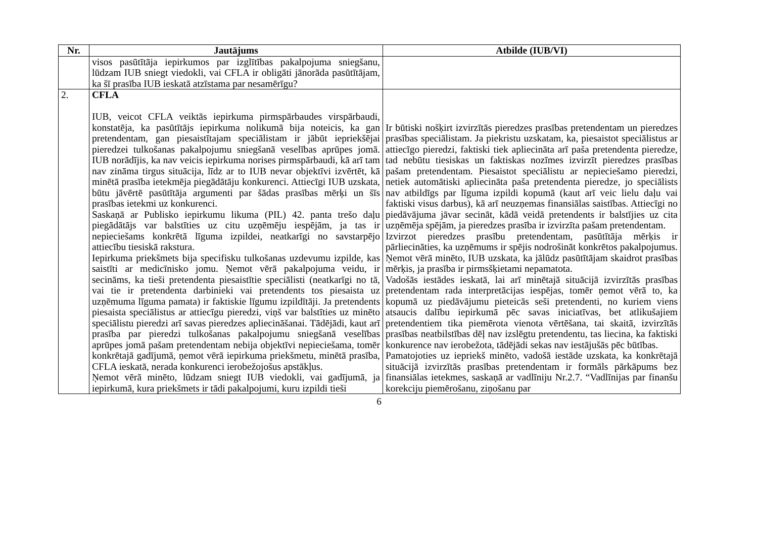| Nr. | Jautājums | Atbilde (IUB/VI) |
| --- | --- | --- |
| | visos pasūtītāja iepirkumos par izglītības pakalpojuma sniegšanu, lūdzam IUB sniegt viedokli, vai CFLA ir obligāti jānorāda pasūtītājam, ka šī prasība IUB ieskatā atzīstama par nesamērīgu? | |
| 2. | CFLA IUB, veicot CFLA veiktās iepirkuma pirmspārbaudes virspārbaudi, konstatēja, ka pasūtītājs iepirkuma nolikumā bija noteicis, ka gan pretendentam, gan piesaistītajam speciālistam ir jābūt iepriekšējai pieredzei tulkošanas pakalpojumu sniegšanā veselības aprūpes jomā. IUB norādījis, ka nav veicis iepirkuma norises pirmspārbaudi, kā arī tam nav zināma tirgus situācija, līdz ar to IUB nevar objektīvi izvērtēt, kā minētā prasība ietekmēja piegādātāju konkurenci. Attiecīgi IUB uzskata, būtu jāvērtē pasūtītāja argumenti par šādas prasības mērķi un šīs prasības ietekmi uz konkurenci. Saskaņā ar Publisko iepirkumu likuma (PIL) 42. panta trešo daļu piegādātājs var balstīties uz citu uzņēmēju iespējām, ja tas ir nepieciešams konkrētā līguma izpildei, neatkarīgi no savstarpējo attiecību tiesiskā rakstura. Iepirkuma priekšmets bija specifisku tulkošanas uzdevumu izpilde, kas saistīti ar medicīnisko jomu. Ņemot vērā pakalpojuma veidu, ir secināms, ka tieši pretendenta piesaistītie speciālisti (neatkarīgi no tā, vai tie ir pretendenta darbinieki vai pretendents tos piesaista uz uzņēmuma līguma pamata) ir faktiskie līgumu izpildītāji. Ja pretendents piesaista speciālistus ar attiecīgu pieredzi, viņš var balstīties uz minēto speciālistu pieredzi arī savas pieredzes apliecināšanai. Tādējādi, kaut arī prasība par pieredzi tulkošanas pakalpojumu sniegšanā veselības aprūpes jomā pašam pretendentam nebija objektīvi nepieciešama, tomēr konkrētajā gadījumā, ņemot vērā iepirkuma priekšmetu, minētā prasība, CFLA ieskatā, nerada konkurenci ierobežojošus apstākļus. Ņemot vērā minēto, lūdzam sniegt IUB viedokli, vai gadījumā, ja iepirkumā, kura priekšmets ir tādi pakalpojumi, kuru izpildi tieši | Ir būtiski nošķirt izvirzītās pieredzes prasības pretendentam un pieredzes prasības speciālistam. Ja piekristu uzskatam, ka, piesaistot speciālistus ar attiecīgo pieredzi, faktiski tiek apliecināta arī paša pretendenta pieredze, tad nebūtu tiesiskas un faktiskas nozīmes izvirzīt pieredzes prasības pašam pretendentam. Piesaistot speciālistu ar nepieciešamo pieredzi, netiek automātiski apliecināta paša pretendenta pieredze, jo speciālists nav atbildīgs par līguma izpildi kopumā (kaut arī veic lielu daļu vai faktiski visus darbus), kā arī neuzņemas finansiālas saistības. Attiecīgi no piedāvājuma jāvar secināt, kādā veidā pretendents ir balstījies uz cita uzņēmēja spējām, ja pieredzes prasība ir izvirzīta pašam pretendentam. Izvirzot pieredzes prasību pretendentam, pasūtītāja mērķis ir pārliecināties, ka uzņēmums ir spējis nodrošināt konkrētos pakalpojumus. Ņemot vērā minēto, IUB uzskata, ka jālūdz pasūtītājam skaidrot prasības mērķis, ja prasība ir pirmsšķietami nepamatota. Vadošās iestādes ieskatā, lai arī minētajā situācijā izvirzītās prasības pretendentam rada interpretācijas iespējas, tomēr ņemot vērā to, ka kopumā uz piedāvājumu pieteicās seši pretendenti, no kuriem viens atsaucis dalību iepirkumā pēc savas iniciatīvas, bet atlikušajiem pretendentiem tika piemērota vienota vērtēšana, tai skaitā, izvirzītās prasības neatbilstības dēļ nav izslēgtu pretendentu, tas liecina, ka faktiski konkurence nav ierobežota, tādējādi sekas nav iestājušās pēc būtības. Pamatojoties uz iepriekš minēto, vadošā iestāde uzskata, ka konkrētajā situācijā izvirzītās prasības pretendentam ir formāls pārkāpums bez finansiālas ietekmes, saskaņā ar vadlīniju Nr.2.7. “Vadlīnijas par finanšu korekciju piemērošanu, ziņošanu par |
6